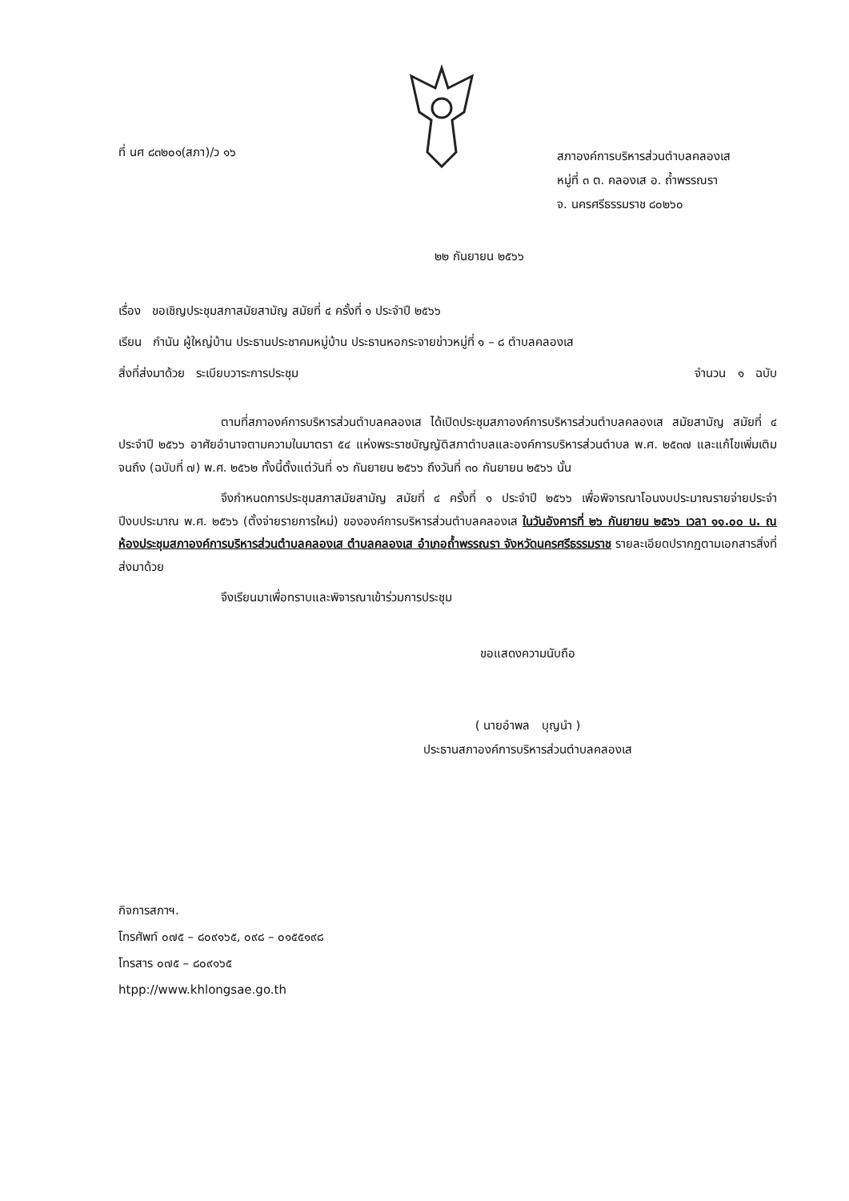ที่ นศ ๘๓๒๐๑(สภา)/ว ๑๖
สภาองค์การบริหารส่วนตำบลคลองเส
หมู่ที่ ๓ ต. คลองเส อ. ถ้ำพรรณรา
จ. นครศรีธรรมราช ๘๐๒๖๐
๒๒ กันยายน ๒๕๖๖
เรื่อง ขอเชิญประชุมสภาสมัยสามัญ สมัยที่ ๔ ครั้งที่ ๑ ประจำปี ๒๕๖๖
เรียน กำนัน ผู้ใหญ่บ้าน ประธานประชาคมหมู่บ้าน ประธานหอกระจายข่าวหมู่ที่ ๑ – ๘ ตำบลคลองเส
สิ่งที่ส่งมาด้วย ระเบียบวาระการประชุม จำนวน ๑ ฉบับ
ตามที่สภาองค์การบริหารส่วนตำบลคลองเส ได้เปิดประชุมสภาองค์การบริหารส่วนตำบลคลองเส สมัยสามัญ สมัยที่ ๔ ประจำปี ๒๕๖๖ อาศัยอำนาจตามความในมาตรา ๕๔ แห่งพระราชบัญญัติสภาตำบลและองค์การบริหารส่วนตำบล พ.ศ. ๒๕๓๗ และแก้ไขเพิ่มเติมจนถึง (ฉบับที่ ๗) พ.ศ. ๒๕๖๒ ทั้งนี้ตั้งแต่วันที่ ๑๖ กันยายน ๒๕๖๖ ถึงวันที่ ๓๐ กันยายน ๒๕๖๖ นั้น
จึงกำหนดการประชุมสภาสมัยสามัญ สมัยที่ ๔ ครั้งที่ ๑ ประจำปี ๒๕๖๖ เพื่อพิจารณาโอนงบประมาณรายจ่ายประจำปีงบประมาณ พ.ศ. ๒๕๖๖ (ตั้งจ่ายรายการใหม่) ขององค์การบริหารส่วนตำบลคลองเส ในวันอังคารที่ ๒๖ กันยายน ๒๕๖๖ เวลา ๑๑.๐๐ น. ณ ห้องประชุมสภาองค์การบริหารส่วนตำบลคลองเส ตำบลคลองเส อำเภอถ้ำพรรณรา จังหวัดนครศรีธรรมราช รายละเอียดปรากฏตามเอกสารสิ่งที่ส่งมาด้วย
จึงเรียนมาเพื่อทราบและพิจารณาเข้าร่วมการประชุม
ขอแสดงความนับถือ
( นายอำพล บุญนำ )
ประธานสภาองค์การบริหารส่วนตำบลคลองเส
กิจการสภาฯ.
โทรศัพท์ ๐๗๕ – ๘๐๙๑๖๕, ๐๙๘ – ๐๑๕๕๑๙๘
โทรสาร ๐๗๕ – ๘๐๙๑๖๕
htpp://www.khlongsae.go.th